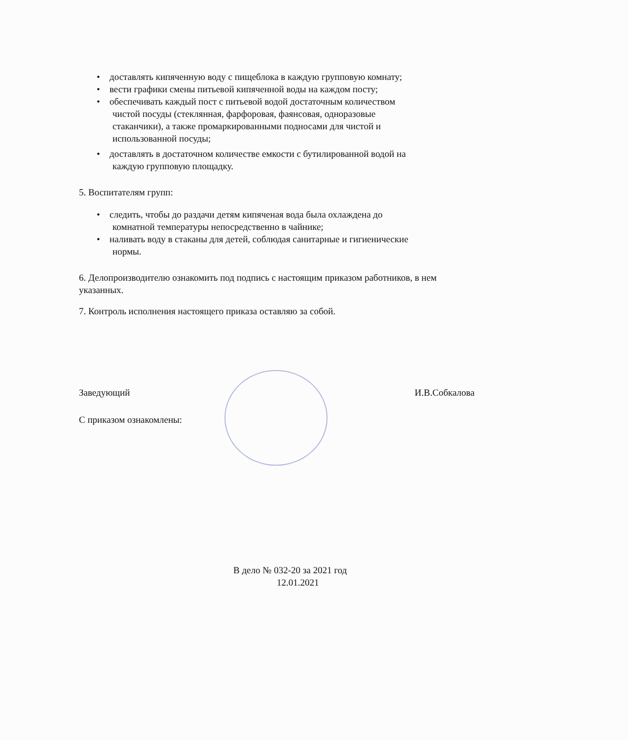• доставлять кипяченную воду с пищеблока в каждую групповую комнату;
• вести графики смены питьевой кипяченной воды на каждом посту;
• обеспечивать каждый пост с питьевой водой достаточным количеством
чистой посуды (стеклянная, фарфоровая, фаянсовая, одноразовые
стаканчики), а также промаркированными подносами для чистой и
использованной посуды;
• доставлять в достаточном количестве емкости с бутилированной водой на
каждую групповую площадку.
5. Воспитателям групп:
• следить, чтобы до раздачи детям кипяченая вода была охлаждена до
комнатной температуры непосредственно в чайнике;
• наливать воду в стаканы для детей, соблюдая санитарные и гигиенические
нормы.
6. Делопроизводителю ознакомить под подпись с настоящим приказом работников, в нем указанных.
7. Контроль исполнения настоящего приказа оставляю за собой.
Заведующий И.В.Собкалова
С приказом ознакомлены:
В дело № 032-20 за 2021 год
12.01.2021